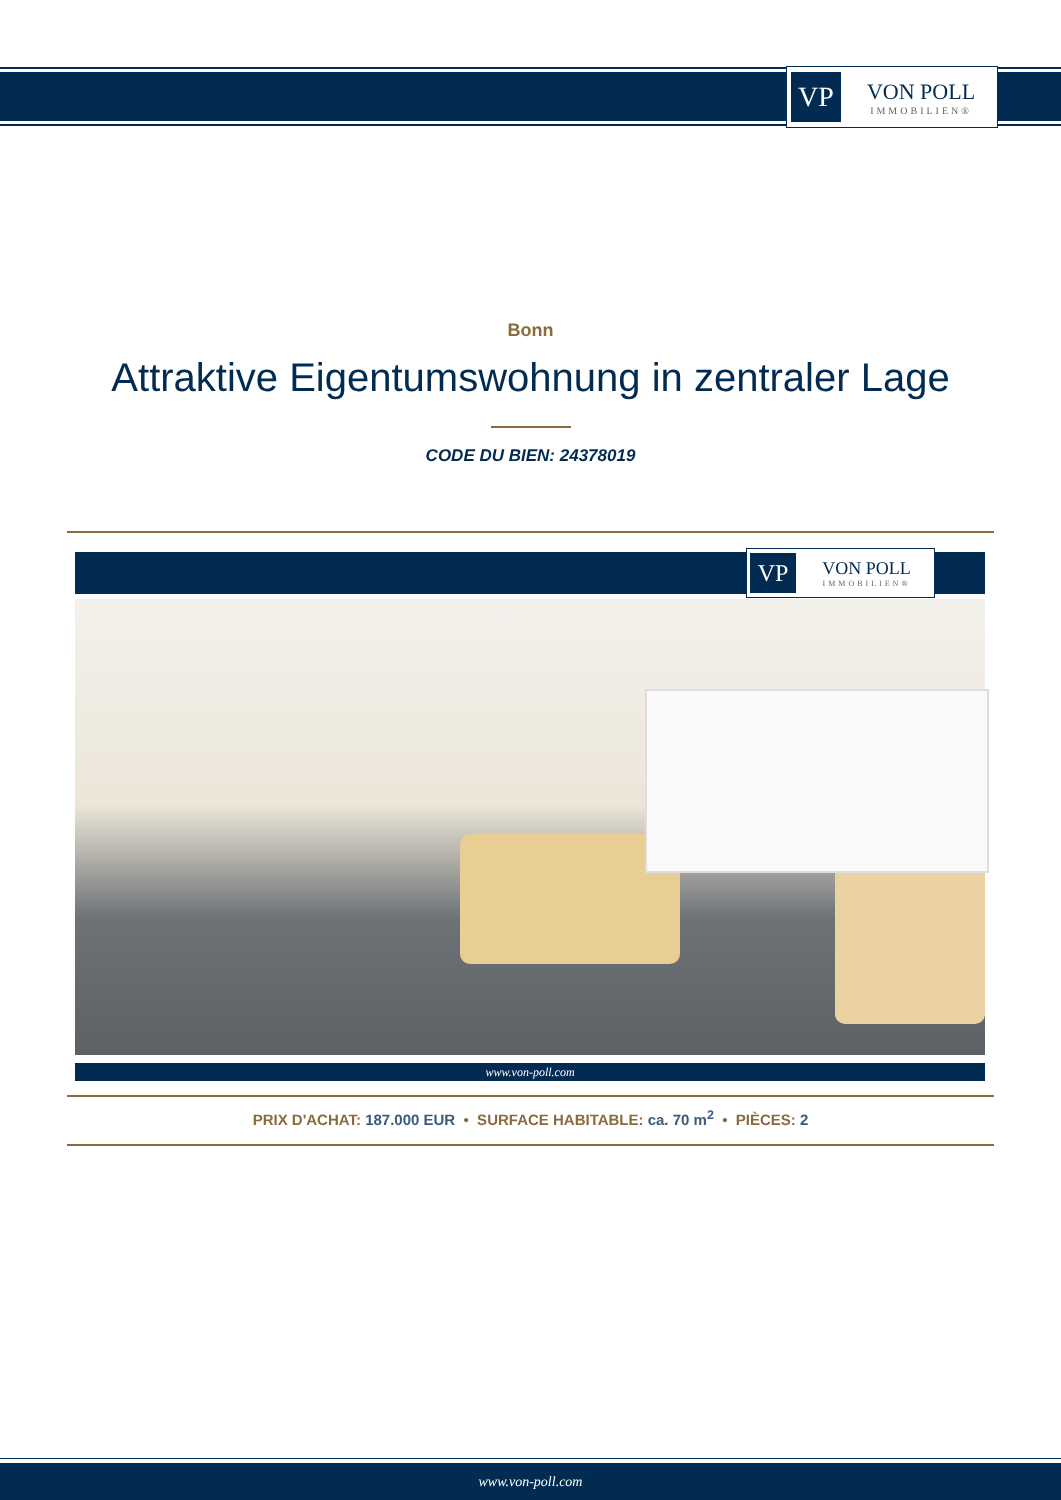VP
VON POLL
IMMOBILIEN®
Bonn
Attraktive Eigentumswohnung in zentraler Lage
CODE DU BIEN: 24378019
VP
VON POLL
IMMOBILIEN®
www.von-poll.com
PRIX D'ACHAT: 187.000 EUR • SURFACE HABITABLE: ca. 70 m<sup>2</sup> • PIÈCES: 2
www.von-poll.com